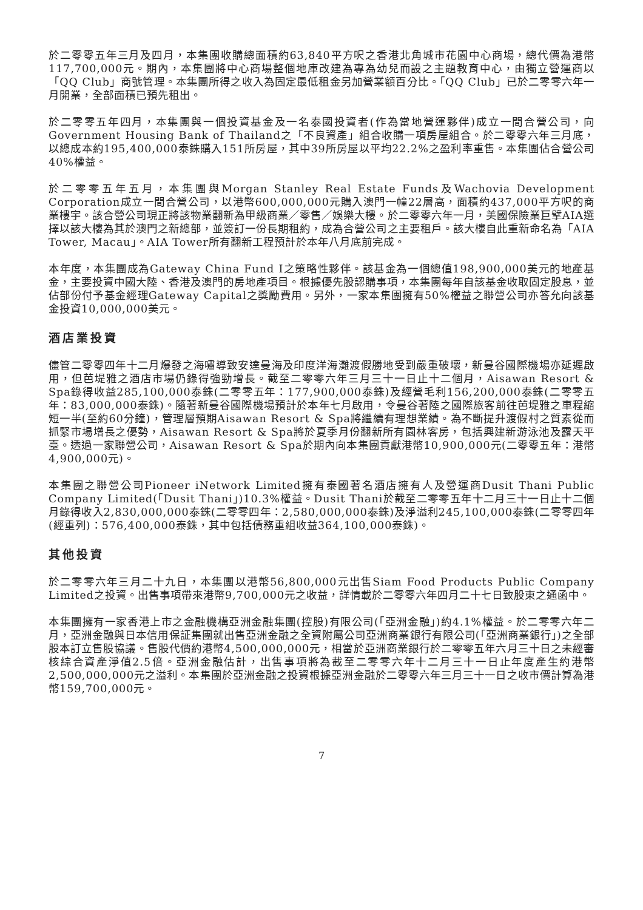於二零零五年三月及四月，本集團收購總面積約63,840平方呎之香港北角城市花園中心商場，總代價為港幣117,700,000元。期內，本集團將中心商場整個地庫改建為專為幼兒而設之主題教育中心，由獨立營運商以「QQ Club」商號管理。本集團所得之收入為固定最低租金另加營業額百分比。「QQ Club」已於二零零六年一月開業，全部面積已預先租出。
於二零零五年四月，本集團與一個投資基金及一名泰國投資者(作為當地營運夥伴)成立一間合營公司，向Government Housing Bank of Thailand之「不良資產」組合收購一項房屋組合。於二零零六年三月底，以總成本約195,400,000泰銖購入151所房屋，其中39所房屋以平均22.2%之盈利率重售。本集團佔合營公司40%權益。
於二零零五年五月，本集團與Morgan Stanley Real Estate Funds及Wachovia Development Corporation成立一間合營公司，以港幣600,000,000元購入澳門一幢22層高，面積約437,000平方呎的商業樓宇。該合營公司現正將該物業翻新為甲級商業／零售／娛樂大樓。於二零零六年一月，美國保險業巨擘AIA選擇以該大樓為其於澳門之新總部，並簽訂一份長期租約，成為合營公司之主要租戶。該大樓自此重新命名為「AIA Tower, Macau」。AIA Tower所有翻新工程預計於本年八月底前完成。
本年度，本集團成為Gateway China Fund I之策略性夥伴。該基金為一個總值198,900,000美元的地產基金，主要投資中國大陸、香港及澳門的房地產項目。根據優先股認購事項，本集團每年自該基金收取固定股息，並佔部份付予基金經理Gateway Capital之獎勵費用。另外，一家本集團擁有50%權益之聯營公司亦答允向該基金投資10,000,000美元。
酒店業投資
儘管二零零四年十二月爆發之海嘯導致安達曼海及印度洋海灘渡假勝地受到嚴重破壞，新曼谷國際機場亦延遲啟用，但芭堤雅之酒店市場仍錄得強勁增長。截至二零零六年三月三十一日止十二個月，Aisawan Resort & Spa錄得收益285,100,000泰銖(二零零五年：177,900,000泰銖)及經營毛利156,200,000泰銖(二零零五年：83,000,000泰銖)。隨著新曼谷國際機場預計於本年七月啟用，令曼谷著陸之國際旅客前往芭堤雅之車程縮短一半(至約60分鐘)，管理層預期Aisawan Resort & Spa將繼續有理想業績。為不斷提升渡假村之質素從而抓緊市場增長之優勢，Aisawan Resort & Spa將於夏季月份翻新所有園林客房，包括興建新游泳池及露天平臺。透過一家聯營公司，Aisawan Resort & Spa於期內向本集團貢獻港幣10,900,000元(二零零五年：港幣4,900,000元)。
本集團之聯營公司Pioneer iNetwork Limited擁有泰國著名酒店擁有人及營運商Dusit Thani Public Company Limited(「Dusit Thani」)10.3%權益。Dusit Thani於截至二零零五年十二月三十一日止十二個月錄得收入2,830,000,000泰銖(二零零四年：2,580,000,000泰銖)及淨溢利245,100,000泰銖(二零零四年(經重列)：576,400,000泰銖，其中包括債務重組收益364,100,000泰銖)。
其他投資
於二零零六年三月二十九日，本集團以港幣56,800,000元出售Siam Food Products Public Company Limited之投資。出售事項帶來港幣9,700,000元之收益，詳情載於二零零六年四月二十七日致股東之通函中。
本集團擁有一家香港上市之金融機構亞洲金融集團(控股)有限公司(「亞洲金融」)約4.1%權益。於二零零六年二月，亞洲金融與日本信用保証集團就出售亞洲金融之全資附屬公司亞洲商業銀行有限公司(「亞洲商業銀行」)之全部股本訂立售股協議。售股代價約港幣4,500,000,000元，相當於亞洲商業銀行於二零零五年六月三十日之未經審核綜合資產淨值2.5倍。亞洲金融估計，出售事項將為截至二零零六年十二月三十一日止年度產生約港幣2,500,000,000元之溢利。本集團於亞洲金融之投資根據亞洲金融於二零零六年三月三十一日之收市價計算為港幣159,700,000元。
7